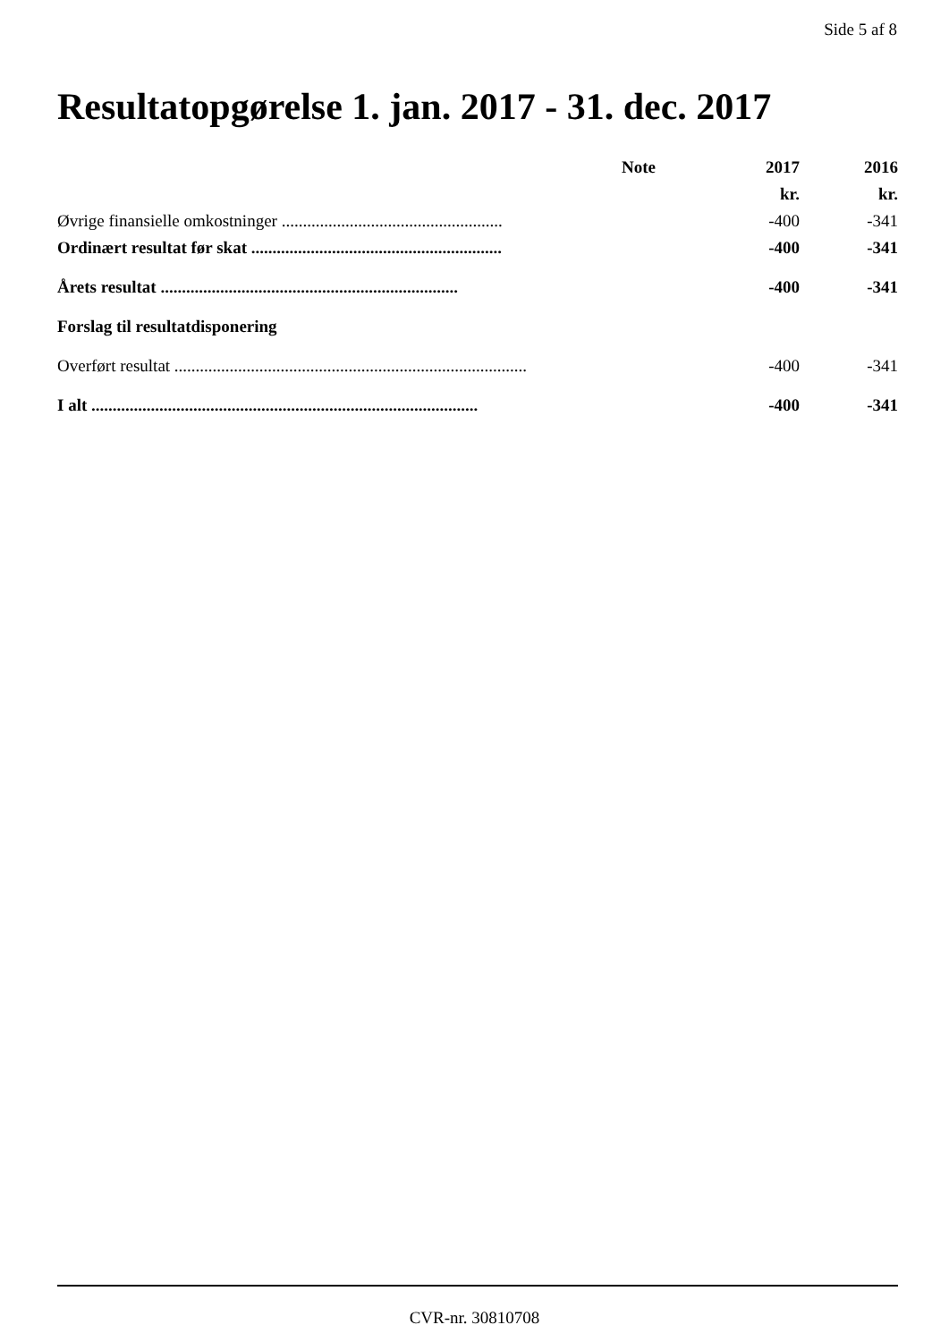Side 5 af 8
Resultatopgørelse 1. jan. 2017 - 31. dec. 2017
| | Note | 2017 | 2016 |
| | | kr. | kr. |
| Øvrige finansielle omkostninger .................................................... | | -400 | -341 |
| Ordinært resultat før skat ........................................................... | | -400 | -341 |
| Årets resultat ...................................................................... | | -400 | -341 |
| Forslag til resultatdisponering | | | |
| Overført resultat ................................................................................... | | -400 | -341 |
| I alt ........................................................................................... | | -400 | -341 |
CVR-nr. 30810708